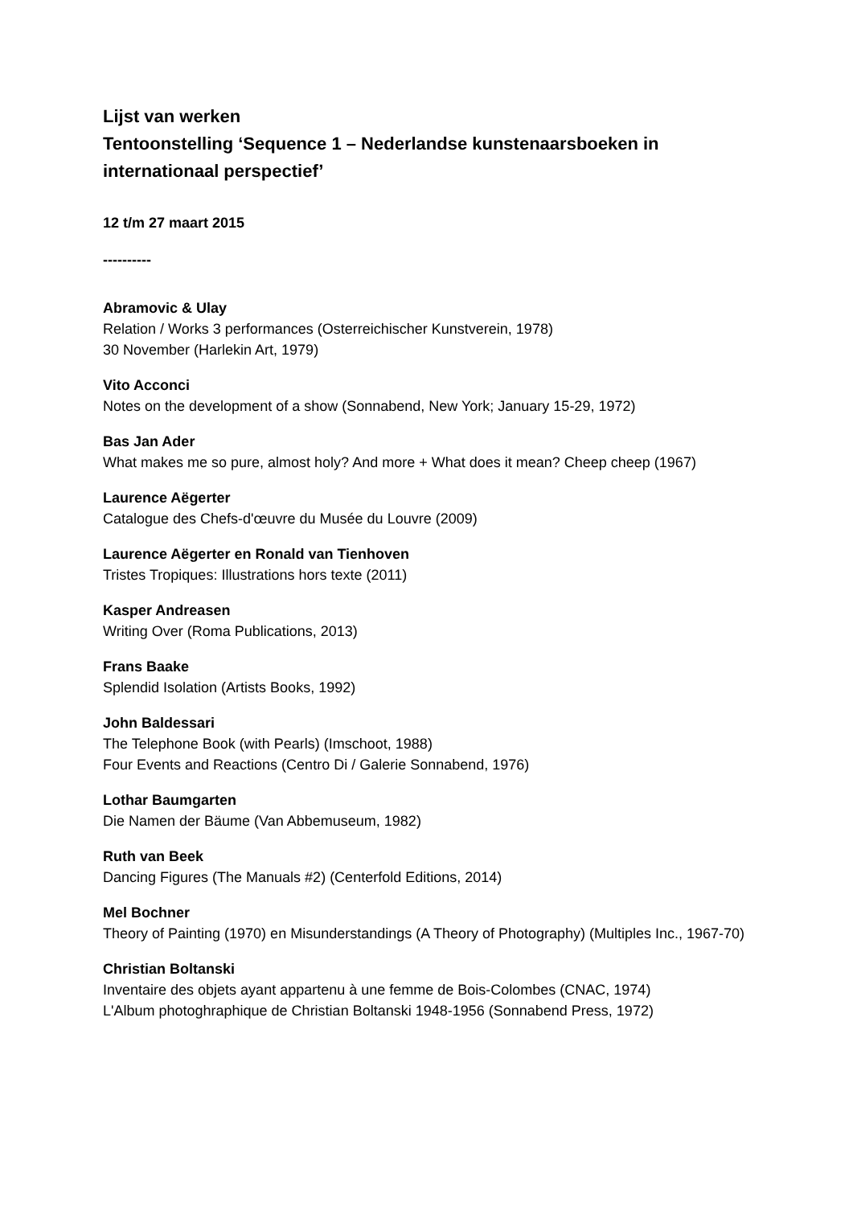Lijst van werken
Tentoonstelling ‘Sequence 1 – Nederlandse kunstenaarsboeken in internationaal perspectief’
12 t/m 27 maart 2015
----------
Abramovic & Ulay
Relation / Works 3 performances (Osterreichischer Kunstverein, 1978)
30 November (Harlekin Art, 1979)
Vito Acconci
Notes on the development of a show (Sonnabend, New York; January 15-29, 1972)
Bas Jan Ader
What makes me so pure, almost holy? And more + What does it mean? Cheep cheep (1967)
Laurence Aëgerter
Catalogue des Chefs-d'œuvre du Musée du Louvre (2009)
Laurence Aëgerter en Ronald van Tienhoven
Tristes Tropiques: Illustrations hors texte (2011)
Kasper Andreasen
Writing Over (Roma Publications, 2013)
Frans Baake
Splendid Isolation (Artists Books, 1992)
John Baldessari
The Telephone Book (with Pearls) (Imschoot, 1988)
Four Events and Reactions (Centro Di / Galerie Sonnabend, 1976)
Lothar Baumgarten
Die Namen der Bäume (Van Abbemuseum, 1982)
Ruth van Beek
Dancing Figures (The Manuals #2) (Centerfold Editions, 2014)
Mel Bochner
Theory of Painting (1970) en Misunderstandings (A Theory of Photography) (Multiples Inc., 1967-70)
Christian Boltanski
Inventaire des objets ayant appartenu à une femme de Bois-Colombes (CNAC, 1974)
L'Album photoghraphique de Christian Boltanski 1948-1956 (Sonnabend Press, 1972)